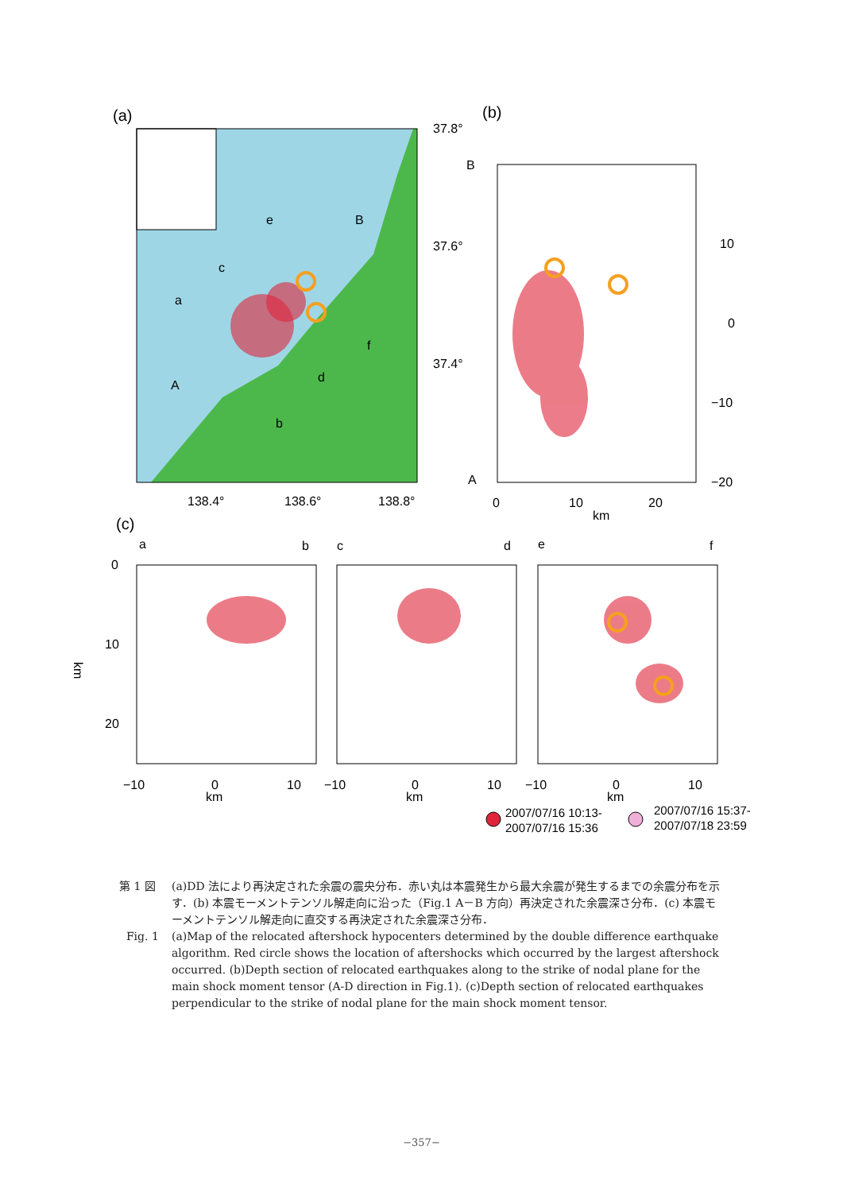(a)
37.8°
37.6°
37.4°
138.4°
138.6°
138.8°
e
B
c
a
A
d
f
b
(b)
B
A
10
0
−10
−20
0
10
20
km
(c)
a
b
c
d
e
f
0
10
20
km
−10
0
10
km
−10
0
10
km
−10
0
10
km
2007/07/16 10:13-
2007/07/16 15:36
2007/07/16 15:37-
2007/07/18 23:59
第 1 図 (a)DD 法により再決定された余震の震央分布．赤い丸は本震発生から最大余震が発生するまでの余震分布を示す．(b) 本震モーメントテンソル解走向に沿った（Fig.1 A－B 方向）再決定された余震深さ分布．(c) 本震モーメントテンソル解走向に直交する再決定された余震深さ分布．
Fig. 1 (a)Map of the relocated aftershock hypocenters determined by the double difference earthquake algorithm. Red circle shows the location of aftershocks which occurred by the largest aftershock occurred. (b)Depth section of relocated earthquakes along to the strike of nodal plane for the main shock moment tensor (A-D direction in Fig.1). (c)Depth section of relocated earthquakes perpendicular to the strike of nodal plane for the main shock moment tensor.
−357−